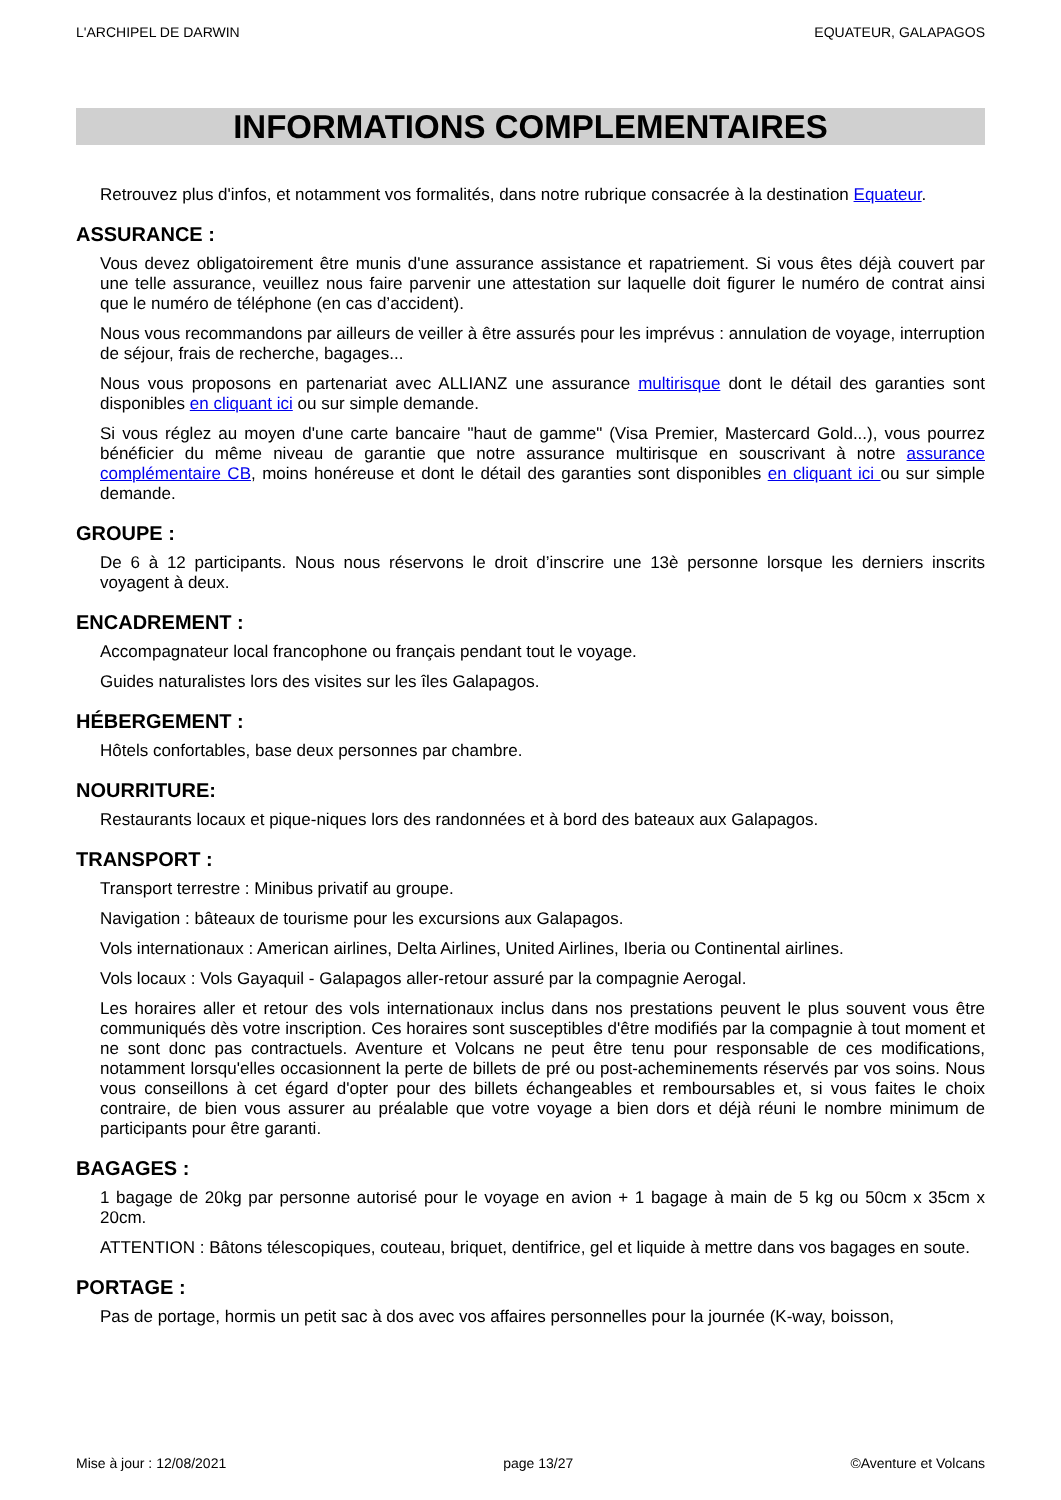L'ARCHIPEL DE DARWIN EQUATEUR, GALAPAGOS
INFORMATIONS COMPLEMENTAIRES
Retrouvez plus d'infos, et notamment vos formalités, dans notre rubrique consacrée à la destination Equateur.
ASSURANCE :
Vous devez obligatoirement être munis d'une assurance assistance et rapatriement. Si vous êtes déjà couvert par une telle assurance, veuillez nous faire parvenir une attestation sur laquelle doit figurer le numéro de contrat ainsi que le numéro de téléphone (en cas d’accident).
Nous vous recommandons par ailleurs de veiller à être assurés pour les imprévus : annulation de voyage, interruption de séjour, frais de recherche, bagages...
Nous vous proposons en partenariat avec ALLIANZ une assurance multirisque dont le détail des garanties sont disponibles en cliquant ici ou sur simple demande.
Si vous réglez au moyen d'une carte bancaire "haut de gamme" (Visa Premier, Mastercard Gold...), vous pourrez bénéficier du même niveau de garantie que notre assurance multirisque en souscrivant à notre assurance complémentaire CB, moins honéreuse et dont le détail des garanties sont disponibles en cliquant ici ou sur simple demande.
GROUPE :
De 6 à 12 participants. Nous nous réservons le droit d’inscrire une 13è personne lorsque les derniers inscrits voyagent à deux.
ENCADREMENT :
Accompagnateur local francophone ou français pendant tout le voyage.
Guides naturalistes lors des visites sur les îles Galapagos.
HÉBERGEMENT :
Hôtels confortables, base deux personnes par chambre.
NOURRITURE:
Restaurants locaux et pique-niques lors des randonnées et à bord des bateaux aux Galapagos.
TRANSPORT :
Transport terrestre : Minibus privatif au groupe.
Navigation : bâteaux de tourisme pour les excursions aux Galapagos.
Vols internationaux : American airlines, Delta Airlines, United Airlines, Iberia ou Continental airlines.
Vols locaux : Vols Gayaquil - Galapagos aller-retour assuré par la compagnie Aerogal.
Les horaires aller et retour des vols internationaux inclus dans nos prestations peuvent le plus souvent vous être communiqués dès votre inscription. Ces horaires sont susceptibles d'être modifiés par la compagnie à tout moment et ne sont donc pas contractuels. Aventure et Volcans ne peut être tenu pour responsable de ces modifications, notamment lorsqu'elles occasionnent la perte de billets de pré ou post-acheminements réservés par vos soins. Nous vous conseillons à cet égard d'opter pour des billets échangeables et remboursables et, si vous faites le choix contraire, de bien vous assurer au préalable que votre voyage a bien dors et déjà réuni le nombre minimum de participants pour être garanti.
BAGAGES :
1 bagage de 20kg par personne autorisé pour le voyage en avion + 1 bagage à main de 5 kg ou 50cm x 35cm x 20cm.
ATTENTION : Bâtons télescopiques, couteau, briquet, dentifrice, gel et liquide à mettre dans vos bagages en soute.
PORTAGE :
Pas de portage, hormis un petit sac à dos avec vos affaires personnelles pour la journée (K-way, boisson,
Mise à jour : 12/08/2021 page 13/27 ©Aventure et Volcans